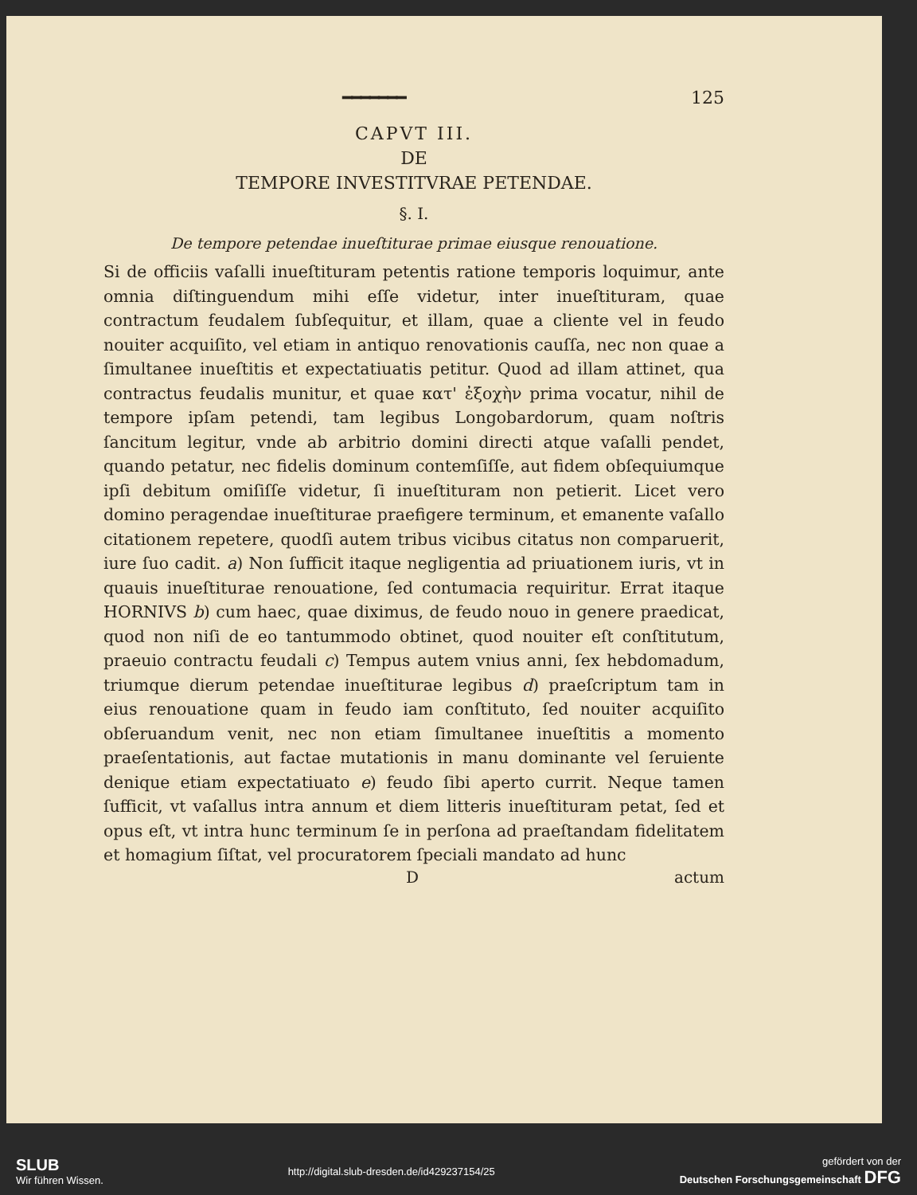━━━━━━━ 125
CAPVT III.
DE
TEMPORE INVESTITVRAE PETENDAE.
§. I.
De tempore petendae inueſtiturae primae eiusque renouatione.
Si de officiis vaſalli inueſtituram petentis ratione temporis loquimur, ante omnia diſtinguendum mihi eſſe videtur, inter inueſtituram, quae contractum feudalem ſubſequitur, et illam, quae a cliente vel in feudo nouiter acquiſito, vel etiam in antiquo renovationis cauſſa, nec non quae a ſimultanee inueſtitis et expectatiuatis petitur. Quod ad illam attinet, qua contractus feudalis munitur, et quae κατ' ἐξοχὴν prima vocatur, nihil de tempore ipſam petendi, tam legibus Longobardorum, quam noſtris ſancitum legitur, vnde ab arbitrio domini directi atque vaſalli pendet, quando petatur, nec fidelis dominum contemſiſſe, aut fidem obſequiumque ipſi debitum omiſiſſe videtur, ſi inueſtituram non petierit. Licet vero domino peragendae inueſtiturae praefigere terminum, et emanente vaſallo citationem repetere, quodſi autem tribus vicibus citatus non comparuerit, iure ſuo cadit. a) Non ſufficit itaque negligentia ad priuationem iuris, vt in quauis inueſtiturae renouatione, ſed contumacia requiritur. Errat itaque HORNIVS b) cum haec, quae diximus, de feudo nouo in genere praedicat, quod non niſi de eo tantummodo obtinet, quod nouiter eſt conſtitutum, praeuio contractu feudali c) Tempus autem vnius anni, ſex hebdomadum, triumque dierum petendae inueſtiturae legibus d) praeſcriptum tam in eius renouatione quam in feudo iam conſtituto, ſed nouiter acquiſito obſeruandum venit, nec non etiam ſimultanee inueſtitis a momento praeſentationis, aut factae mutationis in manu dominante vel ſeruiente denique etiam expectatiuato e) feudo ſibi aperto currit. Neque tamen ſufficit, vt vaſallus intra annum et diem litteris inueſtituram petat, ſed et opus eſt, vt intra hunc terminum ſe in perſona ad praeſtandam fidelitatem et homagium ſiſtat, vel procuratorem ſpeciali mandato ad hunc
Dactum
SLUB
Wir führen Wissen.
http://digital.slub-dresden.de/id429237154/25
gefördert von der
Deutschen Forschungsgemeinschaft DFG